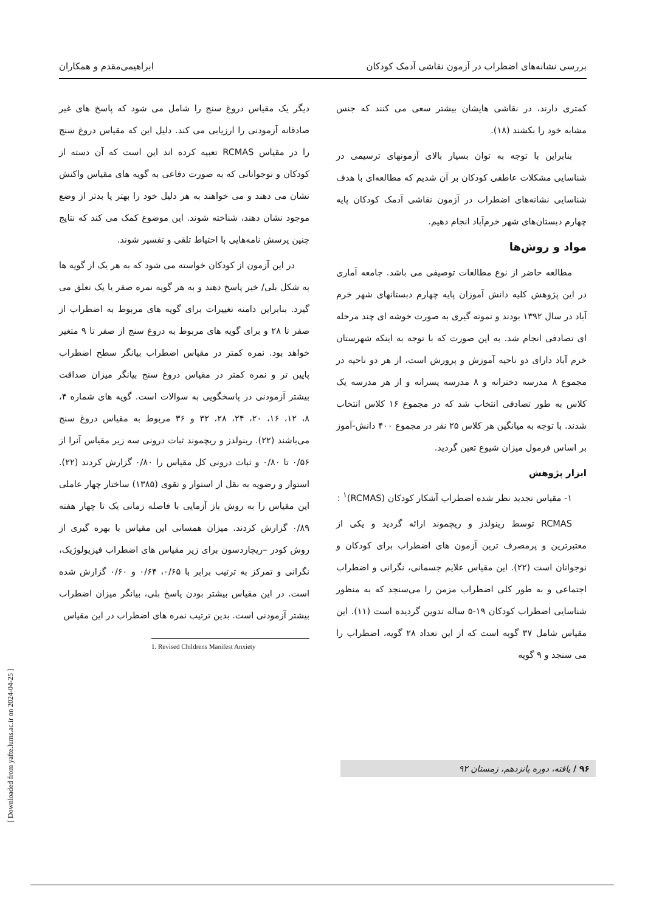بررسی نشانه‌های اضطراب در آزمون نقاشی آدمک کودکان ابراهیمی‌مقدم و همکاران
کمتری دارند، در نقاشی هایشان بیشتر سعی می کنند که جنس مشابه خود را بکشند (۱۸).
بنابراین با توجه به توان بسیار بالای آزمونهای ترسیمی در شناسایی مشکلات عاطفی کودکان بر آن شدیم که مطالعه‌ای با هدف شناسایی نشانه‌های اضطراب در آزمون نقاشی آدمک کودکان پایه چهارم دبستان‌های شهر خرم‌آباد انجام دهیم.
مواد و روش‌ها
مطالعه حاضر از نوع مطالعات توصیفی می باشد. جامعه آماری در این پژوهش کلیه دانش آموزان پایه چهارم دبستانهای شهر خرم آباد در سال ۱۳۹۲ بودند و نمونه گیری به صورت خوشه ای چند مرحله ای تصادفی انجام شد. به این صورت که با توجه به اینکه شهرستان خرم آباد دارای دو ناحیه آموزش و پرورش است، از هر دو ناحیه در مجموع ۸ مدرسه دخترانه و ۸ مدرسه پسرانه و از هر مدرسه یک کلاس به طور تصادفی انتخاب شد که در مجموع ۱۶ کلاس انتخاب شدند. با توجه به میانگین هر کلاس ۲۵ نفر در مجموع ۴۰۰ دانش-آموز بر اساس فرمول میزان شیوع تعین گردید.
ابزار پژوهش
۱- مقیاس تجدید نظر شده اضطراب آشکار کودکان (RCMAS)<sup>۱</sup> :
RCMAS توسط رینولدز و ریچموند ارائه گردید و یکی از معتبرترین و پرمصرف ترین آزمون های اضطراب برای کودکان و نوجوانان است (۲۲). این مقیاس علایم جسمانی، نگرانی و اضطراب اجتماعی و به طور کلی اضطراب مزمن را می‌سنجد که به منظور شناسایی اضطراب کودکان ۱۹-۵ ساله تدوین گردیده است (۱۱). این مقیاس شامل ۳۷ گویه است که از این تعداد ۲۸ گویه، اضطراب را می سنجد و ۹ گویه
دیگر یک مقیاس دروغ سنج را شامل می شود که پاسخ های غیر صادقانه آزمودنی را ارزیابی می کند. دلیل این که مقیاس دروغ سنج را در مقیاس RCMAS تعبیه کرده اند این است که آن دسته از کودکان و نوجوانانی که به صورت دفاعی به گویه های مقیاس واکنش نشان می دهند و می خواهند به هر دلیل خود را بهتر یا بدتر از وضع موجود نشان دهند، شناخته شوند. این موضوع کمک می کند که نتایج چنین پرسش نامه‌هایی با احتیاط تلقی و تفسیر شوند.
در این آزمون از کودکان خواسته می شود که به هر یک از گویه ها به شکل بلی/ خیر پاسخ دهند و به هر گویه نمره صفر یا یک تعلق می گیرد. بنابراین دامنه تغییرات برای گویه های مربوط به اضطراب از صفر تا ۲۸ و برای گویه های مربوط به دروغ سنج از صفر تا ۹ متغیر خواهد بود. نمره کمتر در مقیاس اضطراب بیانگر سطح اضطراب پایین تر و نمره کمتر در مقیاس دروغ سنج بیانگر میزان صداقت بیشتر آزمودنی در پاسخگویی به سوالات است. گویه های شماره ۴، ۸، ۱۲، ۱۶، ۲۰، ۲۴، ۲۸، ۳۲ و ۳۶ مربوط به مقیاس دروغ سنج می‌باشند (۲۲). رینولدز و ریچموند ثبات درونی سه زیر مقیاس آنرا از ۰/۵۶ تا ۰/۸۰ و ثبات درونی کل مقیاس را ۰/۸۰ گزارش کردند (۲۲). استوار و رضویه به نقل از استوار و تقوی (۱۳۸۵) ساختار چهار عاملی این مقیاس را به روش باز آزمایی با فاصله زمانی یک تا چهار هفته ۰/۸۹ گزارش کردند. میزان همسانی این مقیاس با بهره گیری از روش کودر –ریچاردسون برای زیر مقیاس های اضطراب فیزیولوژیک، نگرانی و تمرکز به ترتیب برابر با ۰/۶۵، ۰/۶۴ و ۰/۶۰ گزارش شده است. در این مقیاس بیشتر بودن پاسخ بلی، بیانگر میزان اضطراب بیشتر آزمودنی است. بدین ترتیب نمره های اضطراب در این مقیاس
1. Revised Childrens Manifest Anxiety
۹۶ / یافته، دوره پانزدهم، زمستان ۹۲
[ Downloaded from yafte.lums.ac.ir on 2024-04-25 ]